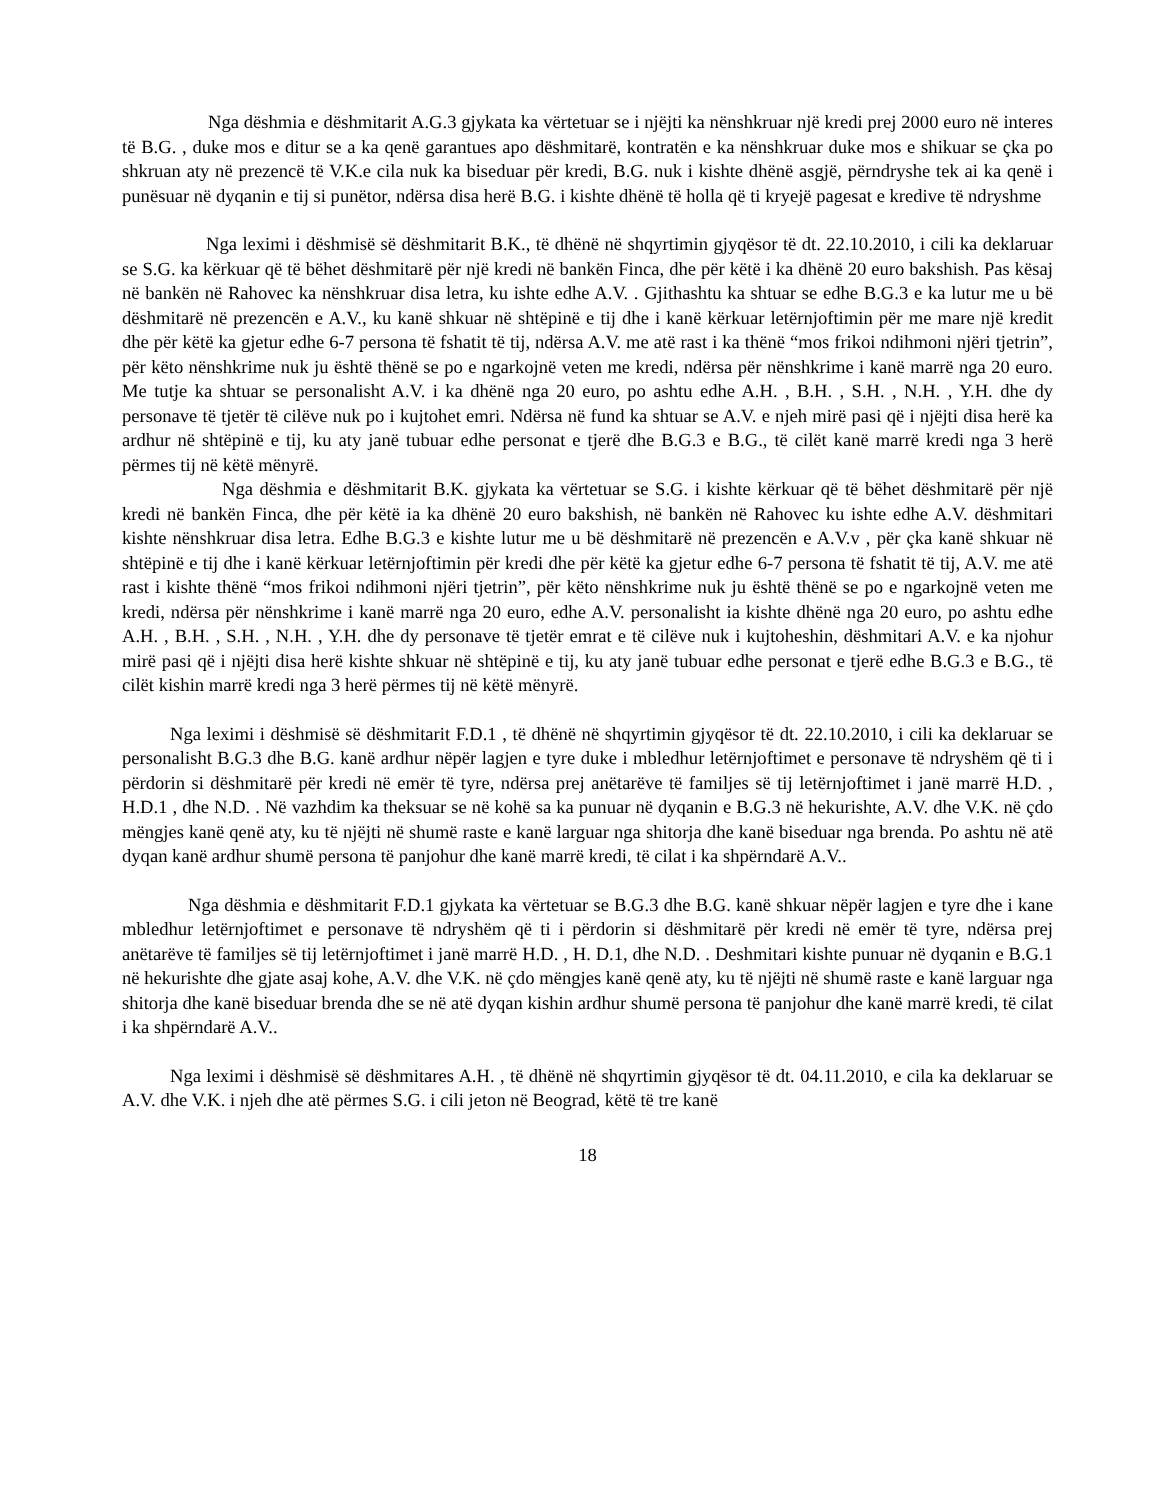Nga dëshmia e dëshmitarit A.G.3 gjykata ka vërtetuar se i njëjti ka nënshkruar një kredi prej 2000 euro në interes të B.G. , duke mos e ditur se a ka qenë garantues apo dëshmitarë, kontratën e ka nënshkruar duke mos e shikuar se çka po shkruan aty në prezencë të V.K.e cila nuk ka biseduar për kredi, B.G. nuk i kishte dhënë asgjë, përndryshe tek ai ka qenë i punësuar në dyqanin e tij si punëtor, ndërsa disa herë B.G. i kishte dhënë të holla që ti kryejë pagesat e kredive të ndryshme
Nga leximi i dëshmisë së dëshmitarit B.K., të dhënë në shqyrtimin gjyqësor të dt. 22.10.2010, i cili ka deklaruar se S.G. ka kërkuar që të bëhet dëshmitarë për një kredi në bankën Finca, dhe për këtë i ka dhënë 20 euro bakshish. Pas kësaj në bankën në Rahovec ka nënshkruar disa letra, ku ishte edhe A.V. . Gjithashtu ka shtuar se edhe B.G.3 e ka lutur me u bë dëshmitarë në prezencën e A.V., ku kanë shkuar në shtëpinë e tij dhe i kanë kërkuar letërnjoftimin për me mare një kredit dhe për këtë ka gjetur edhe 6-7 persona të fshatit të tij, ndërsa A.V. me atë rast i ka thënë “mos frikoi ndihmoni njëri tjetrin”, për këto nënshkrime nuk ju është thënë se po e ngarkojnë veten me kredi, ndërsa për nënshkrime i kanë marrë nga 20 euro. Me tutje ka shtuar se personalisht A.V. i ka dhënë nga 20 euro, po ashtu edhe A.H. , B.H. , S.H. , N.H. , Y.H. dhe dy personave të tjetër të cilëve nuk po i kujtohet emri. Ndërsa në fund ka shtuar se A.V. e njeh mirë pasi që i njëjti disa herë ka ardhur në shtëpinë e tij, ku aty janë tubuar edhe personat e tjerë dhe B.G.3 e B.G., të cilët kanë marrë kredi nga 3 herë përmes tij në këtë mënyrë.
Nga dëshmia e dëshmitarit B.K. gjykata ka vërtetuar se S.G. i kishte kërkuar që të bëhet dëshmitarë për një kredi në bankën Finca, dhe për këtë ia ka dhënë 20 euro bakshish, në bankën në Rahovec ku ishte edhe A.V. dëshmitari kishte nënshkruar disa letra. Edhe B.G.3 e kishte lutur me u bë dëshmitarë në prezencën e A.V.v , për çka kanë shkuar në shtëpinë e tij dhe i kanë kërkuar letërnjoftimin për kredi dhe për këtë ka gjetur edhe 6-7 persona të fshatit të tij, A.V. me atë rast i kishte thënë “mos frikoi ndihmoni njëri tjetrin”, për këto nënshkrime nuk ju është thënë se po e ngarkojnë veten me kredi, ndërsa për nënshkrime i kanë marrë nga 20 euro, edhe A.V. personalisht ia kishte dhënë nga 20 euro, po ashtu edhe A.H. , B.H. , S.H. , N.H. , Y.H. dhe dy personave të tjetër emrat e të cilëve nuk i kujtoheshin, dëshmitari A.V. e ka njohur mirë pasi që i njëjti disa herë kishte shkuar në shtëpinë e tij, ku aty janë tubuar edhe personat e tjerë edhe B.G.3 e B.G., të cilët kishin marrë kredi nga 3 herë përmes tij në këtë mënyrë.
Nga leximi i dëshmisë së dëshmitarit F.D.1 , të dhënë në shqyrtimin gjyqësor të dt. 22.10.2010, i cili ka deklaruar se personalisht B.G.3 dhe B.G. kanë ardhur nëpër lagjen e tyre duke i mbledhur letërnjoftimet e personave të ndryshëm që ti i përdorin si dëshmitarë për kredi në emër të tyre, ndërsa prej anëtarëve të familjes së tij letërnjoftimet i janë marrë H.D. , H.D.1 , dhe N.D. . Në vazhdim ka theksuar se në kohë sa ka punuar në dyqanin e B.G.3 në hekurishte, A.V. dhe V.K. në çdo mëngjes kanë qenë aty, ku të njëjti në shumë raste e kanë larguar nga shitorja dhe kanë biseduar nga brenda. Po ashtu në atë dyqan kanë ardhur shumë persona të panjohur dhe kanë marrë kredi, të cilat i ka shpërndarë A.V..
Nga dëshmia e dëshmitarit F.D.1 gjykata ka vërtetuar se B.G.3 dhe B.G. kanë shkuar nëpër lagjen e tyre dhe i kane mbledhur letërnjoftimet e personave të ndryshëm që ti i përdorin si dëshmitarë për kredi në emër të tyre, ndërsa prej anëtarëve të familjes së tij letërnjoftimet i janë marrë H.D. , H. D.1, dhe N.D. . Deshmitari kishte punuar në dyqanin e B.G.1 në hekurishte dhe gjate asaj kohe, A.V. dhe V.K. në çdo mëngjes kanë qenë aty, ku të njëjti në shumë raste e kanë larguar nga shitorja dhe kanë biseduar brenda dhe se në atë dyqan kishin ardhur shumë persona të panjohur dhe kanë marrë kredi, të cilat i ka shpërndarë A.V..
Nga leximi i dëshmisë së dëshmitares A.H. , të dhënë në shqyrtimin gjyqësor të dt. 04.11.2010, e cila ka deklaruar se A.V. dhe V.K. i njeh dhe atë përmes S.G. i cili jeton në Beograd, këtë të tre kanë
18